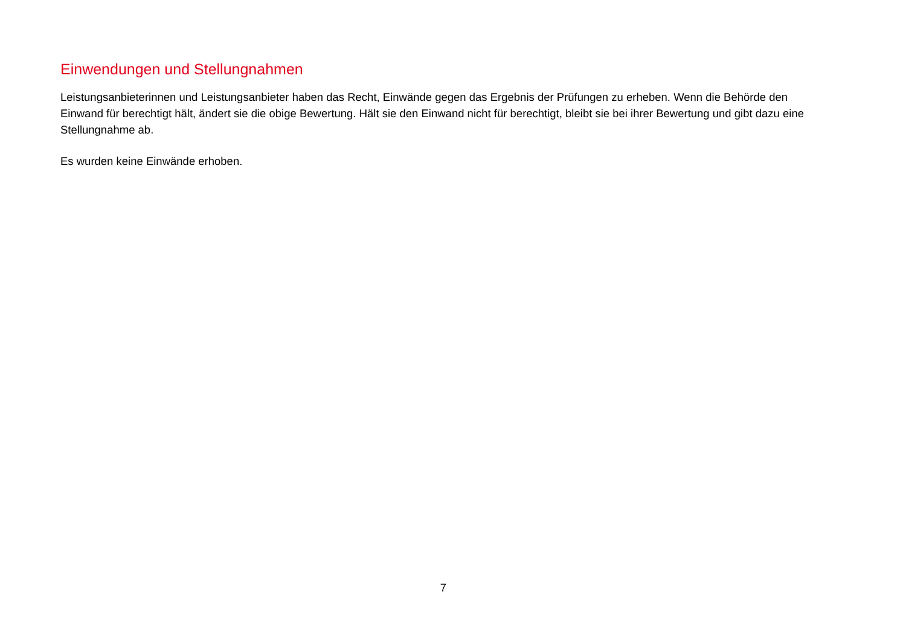Einwendungen und Stellungnahmen
Leistungsanbieterinnen und Leistungsanbieter haben das Recht, Einwände gegen das Ergebnis der Prüfungen zu erheben. Wenn die Behörde den Einwand für berechtigt hält, ändert sie die obige Bewertung. Hält sie den Einwand nicht für berechtigt, bleibt sie bei ihrer Bewertung und gibt dazu eine Stellungnahme ab.
Es wurden keine Einwände erhoben.
7